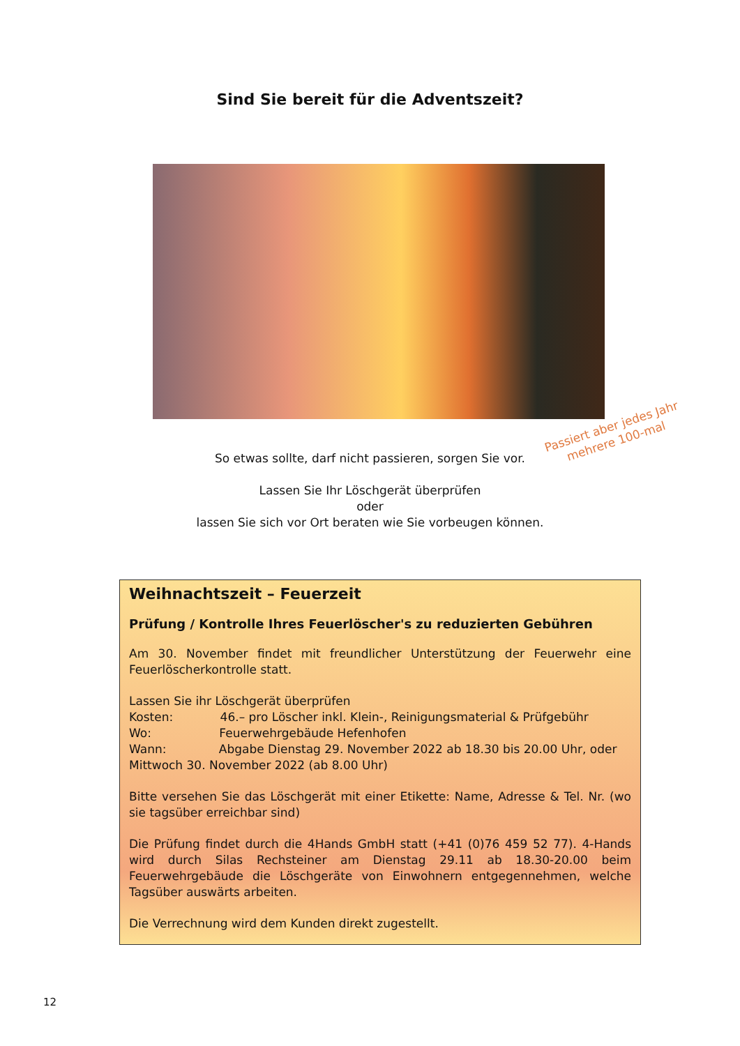Sind Sie bereit für die Adventszeit?
Passiert aber jedes Jahr
mehrere 100-mal
So etwas sollte, darf nicht passieren, sorgen Sie vor.
Lassen Sie Ihr Löschgerät überprüfen
oder
lassen Sie sich vor Ort beraten wie Sie vorbeugen können.
Weihnachtszeit – Feuerzeit
Prüfung / Kontrolle Ihres Feuerlöscher's zu reduzierten Gebühren
Am 30. November findet mit freundlicher Unterstützung der Feuerwehr eine Feuerlöscherkontrolle statt.
Lassen Sie ihr Löschgerät überprüfen
Kosten: 46.– pro Löscher inkl. Klein-, Reinigungsmaterial & Prüfgebühr
Wo: Feuerwehrgebäude Hefenhofen
Wann: Abgabe Dienstag 29. November 2022 ab 18.30 bis 20.00 Uhr, oder Mittwoch 30. November 2022 (ab 8.00 Uhr)
Bitte versehen Sie das Löschgerät mit einer Etikette: Name, Adresse & Tel. Nr. (wo sie tagsüber erreichbar sind)
Die Prüfung findet durch die 4Hands GmbH statt (+41 (0)76 459 52 77). 4-Hands wird durch Silas Rechsteiner am Dienstag 29.11 ab 18.30-20.00 beim Feuerwehrgebäude die Löschgeräte von Einwohnern entgegennehmen, welche Tagsüber auswärts arbeiten.
Die Verrechnung wird dem Kunden direkt zugestellt.
12